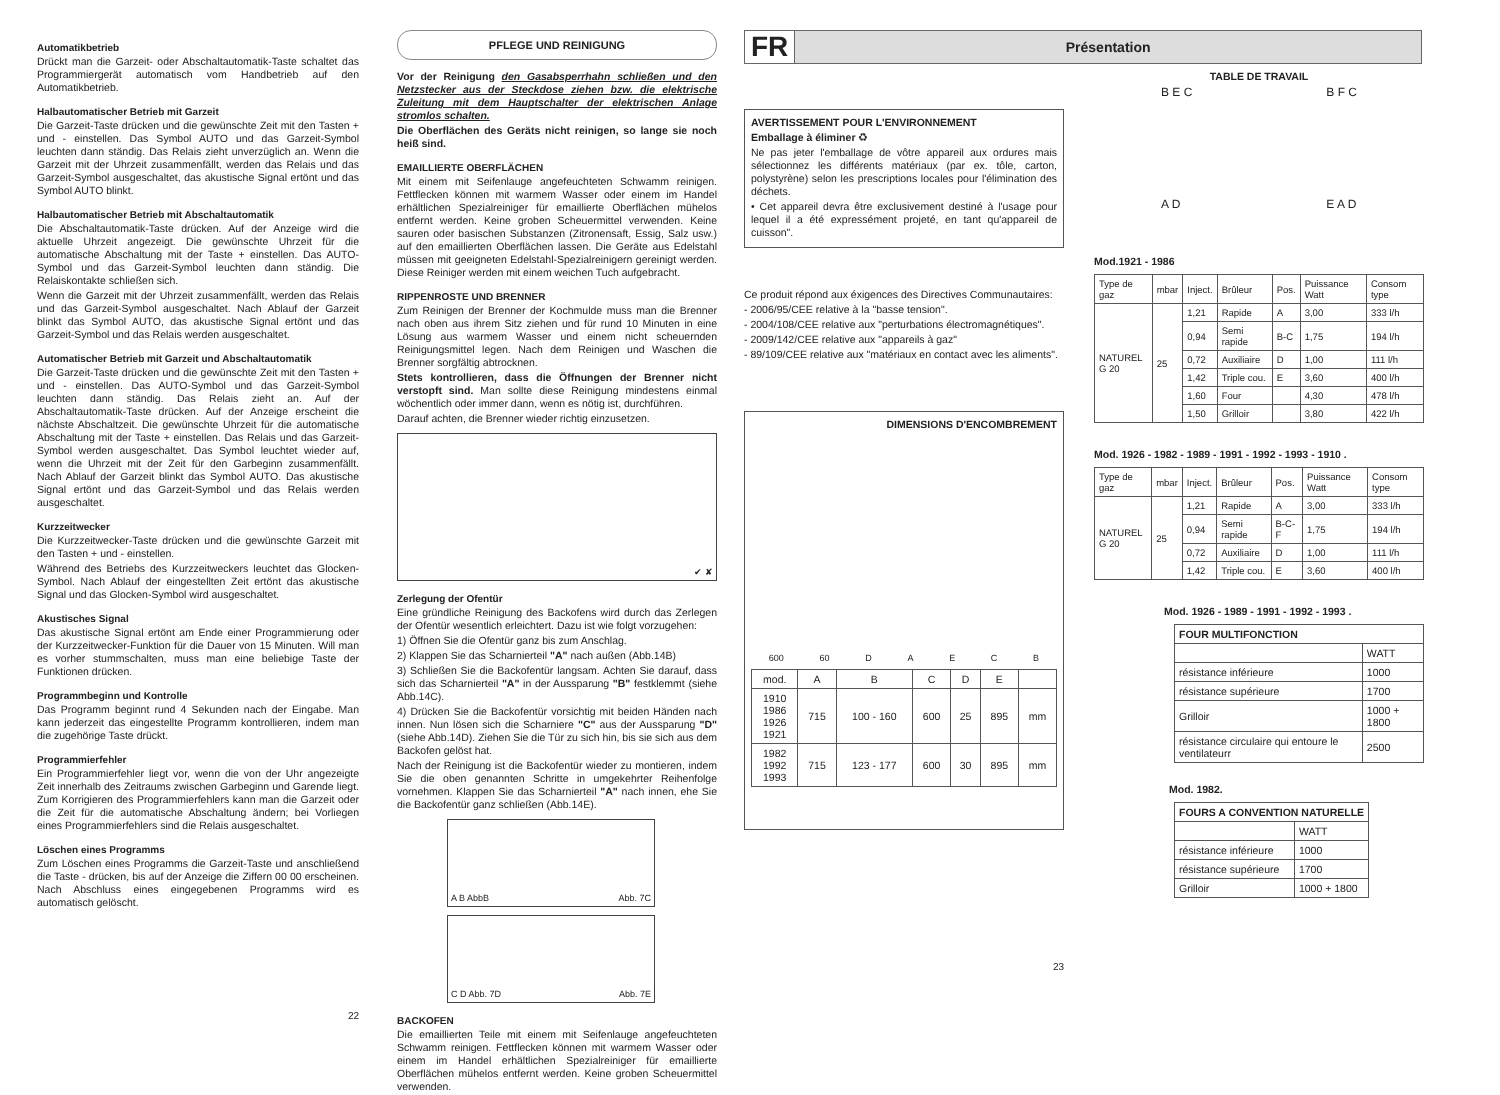Automatikbetrieb
Drückt man die Garzeit- oder Abschaltautomatik-Taste schaltet das Programmiergerät automatisch vom Handbetrieb auf den Automatikbetrieb.
Halbautomatischer Betrieb mit Garzeit
Die Garzeit-Taste drücken und die gewünschte Zeit mit den Tasten + und - einstellen. Das Symbol AUTO und das Garzeit-Symbol leuchten dann ständig. Das Relais zieht unverzüglich an. Wenn die Garzeit mit der Uhrzeit zusammenfällt, werden das Relais und das Garzeit-Symbol ausgeschaltet, das akustische Signal ertönt und das Symbol AUTO blinkt.
Halbautomatischer Betrieb mit Abschaltautomatik
Die Abschaltautomatik-Taste drücken. Auf der Anzeige wird die aktuelle Uhrzeit angezeigt. Die gewünschte Uhrzeit für die automatische Abschaltung mit der Taste + einstellen. Das AUTO-Symbol und das Garzeit-Symbol leuchten dann ständig. Die Relaiskontakte schließen sich.
Wenn die Garzeit mit der Uhrzeit zusammenfällt, werden das Relais und das Garzeit-Symbol ausgeschaltet. Nach Ablauf der Garzeit blinkt das Symbol AUTO, das akustische Signal ertönt und das Garzeit-Symbol und das Relais werden ausgeschaltet.
Automatischer Betrieb mit Garzeit und Abschaltautomatik
Die Garzeit-Taste drücken und die gewünschte Zeit mit den Tasten + und - einstellen. Das AUTO-Symbol und das Garzeit-Symbol leuchten dann ständig. Das Relais zieht an. Auf der Abschaltautomatik-Taste drücken. Auf der Anzeige erscheint die nächste Abschaltzeit. Die gewünschte Uhrzeit für die automatische Abschaltung mit der Taste + einstellen. Das Relais und das Garzeit-Symbol werden ausgeschaltet. Das Symbol leuchtet wieder auf, wenn die Uhrzeit mit der Zeit für den Garbeginn zusammenfällt. Nach Ablauf der Garzeit blinkt das Symbol AUTO. Das akustische Signal ertönt und das Garzeit-Symbol und das Relais werden ausgeschaltet.
Kurzzeitwecker
Die Kurzzeitwecker-Taste drücken und die gewünschte Garzeit mit den Tasten + und - einstellen.
Während des Betriebs des Kurzzeitweckers leuchtet das Glocken-Symbol. Nach Ablauf der eingestellten Zeit ertönt das akustische Signal und das Glocken-Symbol wird ausgeschaltet.
Akustisches Signal
Das akustische Signal ertönt am Ende einer Programmierung oder der Kurzzeitwecker-Funktion für die Dauer von 15 Minuten. Will man es vorher stummschalten, muss man eine beliebige Taste der Funktionen drücken.
Programmbeginn und Kontrolle
Das Programm beginnt rund 4 Sekunden nach der Eingabe. Man kann jederzeit das eingestellte Programm kontrollieren, indem man die zugehörige Taste drückt.
Programmierfehler
Ein Programmierfehler liegt vor, wenn die von der Uhr angezeigte Zeit innerhalb des Zeitraums zwischen Garbeginn und Garende liegt. Zum Korrigieren des Programmierfehlers kann man die Garzeit oder die Zeit für die automatische Abschaltung ändern; bei Vorliegen eines Programmierfehlers sind die Relais ausgeschaltet.
Löschen eines Programms
Zum Löschen eines Programms die Garzeit-Taste und anschließend die Taste - drücken, bis auf der Anzeige die Ziffern 00 00 erscheinen. Nach Abschluss eines eingegebenen Programms wird es automatisch gelöscht.
22
PFLEGE UND REINIGUNG
Vor der Reinigung den Gasabsperrhahn schließen und den Netzstecker aus der Steckdose ziehen bzw. die elektrische Zuleitung mit dem Hauptschalter der elektrischen Anlage stromlos schalten.
Die Oberflächen des Geräts nicht reinigen, so lange sie noch heiß sind.
EMAILLIERTE OBERFLÄCHEN
Mit einem mit Seifenlauge angefeuchteten Schwamm reinigen. Fettflecken können mit warmem Wasser oder einem im Handel erhältlichen Spezialreiniger für emaillierte Oberflächen mühelos entfernt werden. Keine groben Scheuermittel verwenden. Keine sauren oder basischen Substanzen (Zitronensaft, Essig, Salz usw.) auf den emaillierten Oberflächen lassen. Die Geräte aus Edelstahl müssen mit geeigneten Edelstahl-Spezialreinigern gereinigt werden. Diese Reiniger werden mit einem weichen Tuch aufgebracht.
RIPPENROSTE UND BRENNER
Zum Reinigen der Brenner der Kochmulde muss man die Brenner nach oben aus ihrem Sitz ziehen und für rund 10 Minuten in eine Lösung aus warmem Wasser und einem nicht scheuernden Reinigungsmittel legen. Nach dem Reinigen und Waschen die Brenner sorgfältig abtrocknen.
Stets kontrollieren, dass die Öffnungen der Brenner nicht verstopft sind. Man sollte diese Reinigung mindestens einmal wöchentlich oder immer dann, wenn es nötig ist, durchführen.
Darauf achten, die Brenner wieder richtig einzusetzen.
✔ ✘
Zerlegung der Ofentür
Eine gründliche Reinigung des Backofens wird durch das Zerlegen der Ofentür wesentlich erleichtert. Dazu ist wie folgt vorzugehen:
1) Öffnen Sie die Ofentür ganz bis zum Anschlag.
2) Klappen Sie das Scharnierteil "A" nach außen (Abb.14B)
3) Schließen Sie die Backofentür langsam. Achten Sie darauf, dass sich das Scharnierteil "A" in der Aussparung "B" festklemmt (siehe Abb.14C).
4) Drücken Sie die Backofentür vorsichtig mit beiden Händen nach innen. Nun lösen sich die Scharniere "C" aus der Aussparung "D" (siehe Abb.14D). Ziehen Sie die Tür zu sich hin, bis sie sich aus dem Backofen gelöst hat.
Nach der Reinigung ist die Backofentür wieder zu montieren, indem Sie die oben genannten Schritte in umgekehrter Reihenfolge vornehmen. Klappen Sie das Scharnierteil "A" nach innen, ehe Sie die Backofentür ganz schließen (Abb.14E).
A B AbbB Abb. 7C
C D Abb. 7D Abb. 7E
BACKOFEN
Die emaillierten Teile mit einem mit Seifenlauge angefeuchteten Schwamm reinigen. Fettflecken können mit warmem Wasser oder einem im Handel erhältlichen Spezialreiniger für emaillierte Oberflächen mühelos entfernt werden. Keine groben Scheuermittel verwenden.
FR Présentation
AVERTISSEMENT POUR L'ENVIRONNEMENT
Emballage à éliminer ♻
Ne pas jeter l'emballage de vôtre appareil aux ordures mais sélectionnez les différents matériaux (par ex. tôle, carton, polystyrène) selon les prescriptions locales pour l'élimination des déchets.
• Cet appareil devra être exclusivement destiné à l'usage pour lequel il a été expressément projeté, en tant qu'appareil de cuisson".
Ce produit répond aux éxigences des Directives Communautaires:
- 2006/95/CEE relative à la "basse tension".
- 2004/108/CEE relative aux "perturbations électromagnétiques".
- 2009/142/CEE relative aux "appareils à gaz"
- 89/109/CEE relative aux "matériaux en contact avec les aliments".
DIMENSIONS D'ENCOMBREMENT
600 60 DAECB
| mod. | A | B | C | D | E | |
| 1910 1986 1926 1921 | 715 | 100 - 160 | 600 | 25 | 895 | mm |
| 1982 1992 1993 | 715 | 123 - 177 | 600 | 30 | 895 | mm |
23
TABLE DE TRAVAIL
B E C
A D B F C
E A D
Mod.1921 - 1986
| Type de gaz | mbar | Inject. | Brûleur | Pos. | Puissance Watt | Consom type |
| NATUREL G 20 | 25 | 1,21 | Rapide | A | 3,00 | 333 l/h |
| | | 0,94 | Semi rapide | B-C | 1,75 | 194 l/h |
| | | 0,72 | Auxiliaire | D | 1,00 | 111 l/h |
| | | 1,42 | Triple cou. | E | 3,60 | 400 l/h |
| | | 1,60 | Four | | 4,30 | 478 l/h |
| | | 1,50 | Grilloir | | 3,80 | 422 l/h |
Mod. 1926 - 1982 - 1989 - 1991 - 1992 - 1993 - 1910 .
| Type de gaz | mbar | Inject. | Brûleur | Pos. | Puissance Watt | Consom type |
| NATUREL G 20 | 25 | 1,21 | Rapide | A | 3,00 | 333 l/h |
| | | 0,94 | Semi rapide | B-C-F | 1,75 | 194 l/h |
| | | 0,72 | Auxiliaire | D | 1,00 | 111 l/h |
| | | 1,42 | Triple cou. | E | 3,60 | 400 l/h |
Mod. 1926 - 1989 - 1991 - 1992 - 1993 .
| FOUR MULTIFONCTION | |
| --- | --- |
| | WATT |
| résistance inférieure | 1000 |
| résistance supérieure | 1700 |
| Grilloir | 1000 + 1800 |
| résistance circulaire qui entoure le ventilateurr | 2500 |
Mod. 1982.
| FOURS A CONVENTION NATURELLE | |
| --- | --- |
| | WATT |
| résistance inférieure | 1000 |
| résistance supérieure | 1700 |
| Grilloir | 1000 + 1800 |